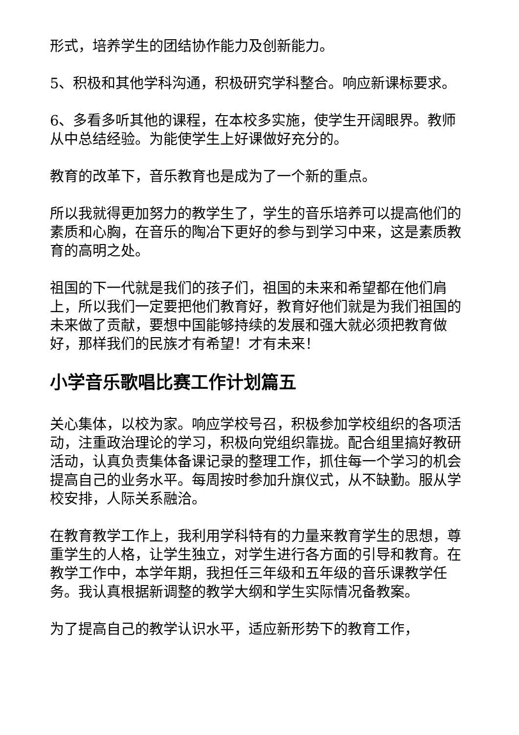形式，培养学生的团结协作能力及创新能力。
5、积极和其他学科沟通，积极研究学科整合。响应新课标要求。
6、多看多听其他的课程，在本校多实施，使学生开阔眼界。教师从中总结经验。为能使学生上好课做好充分的。
教育的改革下，音乐教育也是成为了一个新的重点。
所以我就得更加努力的教学生了，学生的音乐培养可以提高他们的素质和心胸，在音乐的陶冶下更好的参与到学习中来，这是素质教育的高明之处。
祖国的下一代就是我们的孩子们，祖国的未来和希望都在他们肩上，所以我们一定要把他们教育好，教育好他们就是为我们祖国的未来做了贡献，要想中国能够持续的发展和强大就必须把教育做好，那样我们的民族才有希望！才有未来！
小学音乐歌唱比赛工作计划篇五
关心集体，以校为家。响应学校号召，积极参加学校组织的各项活动，注重政治理论的学习，积极向党组织靠拢。配合组里搞好教研活动，认真负责集体备课记录的整理工作，抓住每一个学习的机会提高自己的业务水平。每周按时参加升旗仪式，从不缺勤。服从学校安排，人际关系融洽。
在教育教学工作上，我利用学科特有的力量来教育学生的思想，尊重学生的人格，让学生独立，对学生进行各方面的引导和教育。在教学工作中，本学年期，我担任三年级和五年级的音乐课教学任务。我认真根据新调整的教学大纲和学生实际情况备教案。
为了提高自己的教学认识水平，适应新形势下的教育工作，